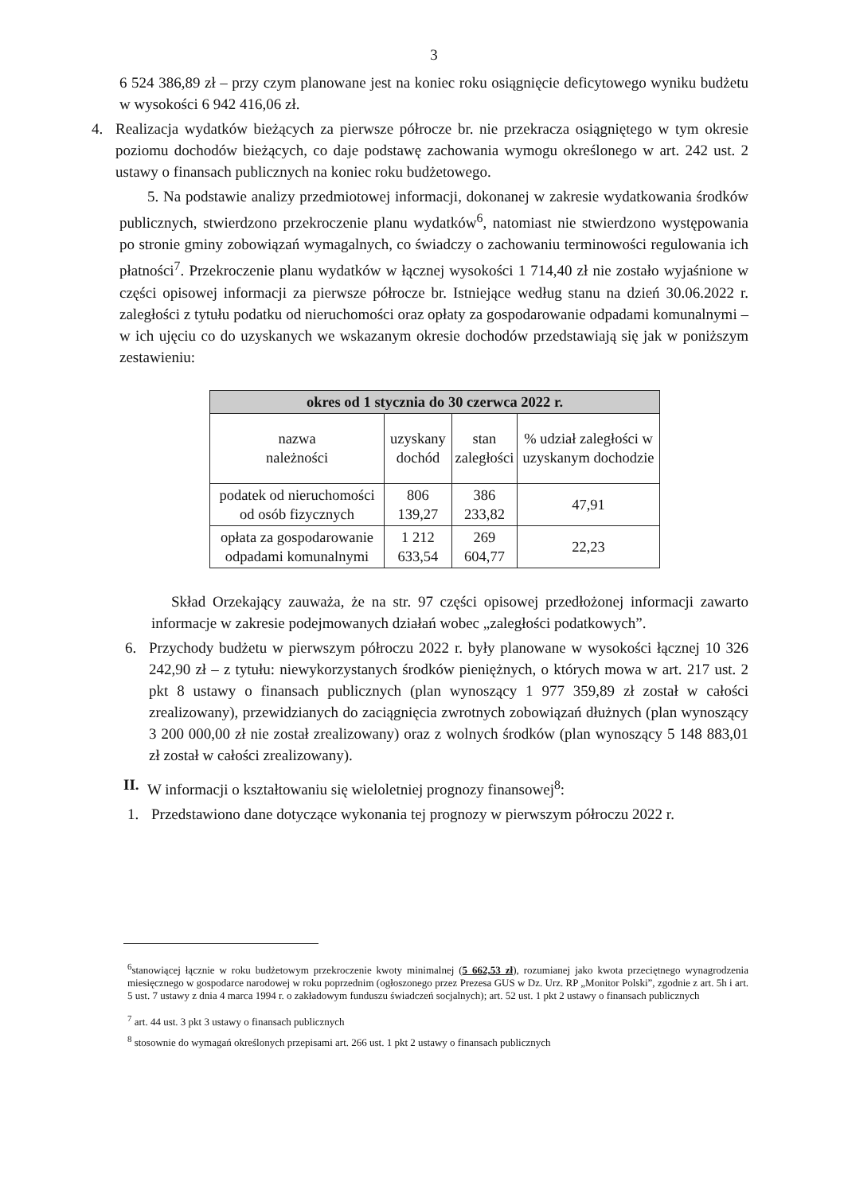3
6 524 386,89 zł – przy czym planowane jest na koniec roku osiągnięcie deficytowego wyniku budżetu w wysokości 6 942 416,06 zł.
4. Realizacja wydatków bieżących za pierwsze półrocze br. nie przekracza osiągniętego w tym okresie poziomu dochodów bieżących, co daje podstawę zachowania wymogu określonego w art. 242 ust. 2 ustawy o finansach publicznych na koniec roku budżetowego.
5. Na podstawie analizy przedmiotowej informacji, dokonanej w zakresie wydatkowania środków publicznych, stwierdzono przekroczenie planu wydatków<sup>6</sup>, natomiast nie stwierdzono występowania po stronie gminy zobowiązań wymagalnych, co świadczy o zachowaniu terminowości regulowania ich płatności<sup>7</sup>. Przekroczenie planu wydatków w łącznej wysokości 1 714,40 zł nie zostało wyjaśnione w części opisowej informacji za pierwsze półrocze br. Istniejące według stanu na dzień 30.06.2022 r. zaległości z tytułu podatku od nieruchomości oraz opłaty za gospodarowanie odpadami komunalnymi – w ich ujęciu co do uzyskanych we wskazanym okresie dochodów przedstawiają się jak w poniższym zestawieniu:
| okres od 1 stycznia do 30 czerwca 2022 r. | | | |
| --- | --- | --- | --- |
| nazwa należności | uzyskany dochód | stan zaległości | % udział zaległości w uzyskanym dochodzie |
| podatek od nieruchomości od osób fizycznych | 806 139,27 | 386 233,82 | 47,91 |
| opłata za gospodarowanie odpadami komunalnymi | 1 212 633,54 | 269 604,77 | 22,23 |
Skład Orzekający zauważa, że na str. 97 części opisowej przedłożonej informacji zawarto informacje w zakresie podejmowanych działań wobec „zaległości podatkowych”.
6. Przychody budżetu w pierwszym półroczu 2022 r. były planowane w wysokości łącznej 10 326 242,90 zł – z tytułu: niewykorzystanych środków pieniężnych, o których mowa w art. 217 ust. 2 pkt 8 ustawy o finansach publicznych (plan wynoszący 1 977 359,89 zł został w całości zrealizowany), przewidzianych do zaciągnięcia zwrotnych zobowiązań dłużnych (plan wynoszący 3 200 000,00 zł nie został zrealizowany) oraz z wolnych środków (plan wynoszący 5 148 883,01 zł został w całości zrealizowany).
II.
W informacji o kształtowaniu się wieloletniej prognozy finansowej<sup>8</sup>:
1. Przedstawiono dane dotyczące wykonania tej prognozy w pierwszym półroczu 2022 r.
<sup>6</sup> stanowiącej łącznie w roku budżetowym przekroczenie kwoty minimalnej (5 662,53 zł), rozumianej jako kwota przeciętnego wynagrodzenia miesięcznego w gospodarce narodowej w roku poprzednim (ogłoszonego przez Prezesa GUS w Dz. Urz. RP „Monitor Polski”, zgodnie z art. 5h i art. 5 ust. 7 ustawy z dnia 4 marca 1994 r. o zakładowym funduszu świadczeń socjalnych); art. 52 ust. 1 pkt 2 ustawy o finansach publicznych
<sup>7</sup> art. 44 ust. 3 pkt 3 ustawy o finansach publicznych
<sup>8</sup> stosownie do wymagań określonych przepisami art. 266 ust. 1 pkt 2 ustawy o finansach publicznych